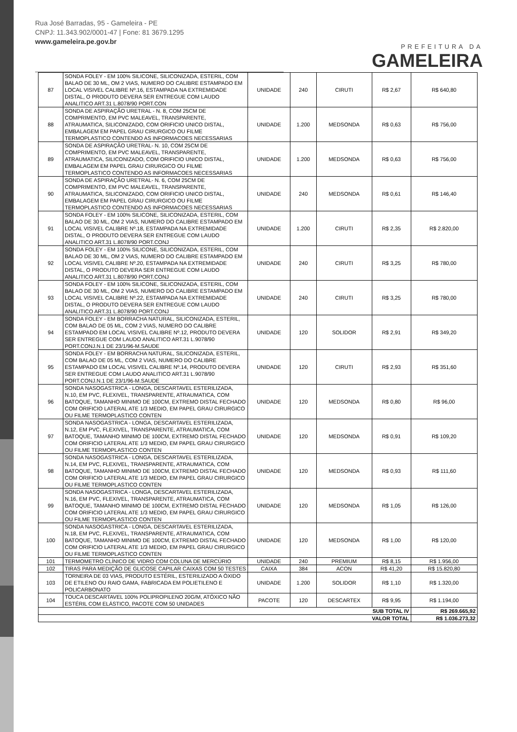Rua José Barradas, 95 - Gameleira - PE
CNPJ: 11.343.902/0001-47 | Fone: 81 3679.1295
www.gameleira.pe.gov.br
PREFEITURA DA
GAMELEIRA
| 87 | SONDA FOLEY - EM 100% SILICONE, SILICONIZADA, ESTERIL, COM BALAO DE 30 ML, OM 2 VIAS, NUMERO DO CALIBRE ESTAMPADO EM LOCAL VISIVEL CALIBRE Nº.16, ESTAMPADA NA EXTREMIDADE DISTAL, O PRODUTO DEVERA SER ENTREGUE COM LAUDO ANALITICO ART.31 L.8078/90 PORT.CON | UNIDADE | 240 | CIRUTI | R$ 2,67 | R$ 640,80 |
| 88 | SONDA DE ASPIRAÇÃO URETRAL - N. 8, COM 25CM DE COMPRIMENTO, EM PVC MALEAVEL, TRANSPARENTE, ATRAUMATICA, SILICONIZADO, COM ORIFICIO UNICO DISTAL, EMBALAGEM EM PAPEL GRAU CIRURGICO OU FILME TERMOPLASTICO CONTENDO AS INFORMACOES NECESSARIAS | UNIDADE | 1.200 | MEDSONDA | R$ 0,63 | R$ 756,00 |
| 89 | SONDA DE ASPIRAÇÃO URETRAL- N. 10, COM 25CM DE COMPRIMENTO, EM PVC MALEAVEL, TRANSPARENTE, ATRAUMATICA, SILICONIZADO, COM ORIFICIO UNICO DISTAL, EMBALAGEM EM PAPEL GRAU CIRURGICO OU FILME TERMOPLASTICO CONTENDO AS INFORMACOES NECESSARIAS | UNIDADE | 1.200 | MEDSONDA | R$ 0,63 | R$ 756,00 |
| 90 | SONDA DE ASPIRAÇÃO URETRAL- N. 6, COM 25CM DE COMPRIMENTO, EM PVC MALEAVEL, TRANSPARENTE, ATRAUMATICA, SILICONIZADO, COM ORIFICIO UNICO DISTAL, EMBALAGEM EM PAPEL GRAU CIRURGICO OU FILME TERMOPLASTICO CONTENDO AS INFORMACOES NECESSARIAS | UNIDADE | 240 | MEDSONDA | R$ 0,61 | R$ 146,40 |
| 91 | SONDA FOLEY - EM 100% SILICONE, SILICONIZADA, ESTERIL, COM BALAO DE 30 ML, OM 2 VIAS, NUMERO DO CALIBRE ESTAMPADO EM LOCAL VISIVEL CALIBRE Nº.18, ESTAMPADA NA EXTREMIDADE DISTAL, O PRODUTO DEVERA SER ENTREGUE COM LAUDO ANALITICO ART.31 L.8078/90 PORT.CONJ | UNIDADE | 1.200 | CIRUTI | R$ 2,35 | R$ 2.820,00 |
| 92 | SONDA FOLEY - EM 100% SILICONE, SILICONIZADA, ESTERIL, COM BALAO DE 30 ML, OM 2 VIAS, NUMERO DO CALIBRE ESTAMPADO EM LOCAL VISIVEL CALIBRE Nº.20, ESTAMPADA NA EXTREMIDADE DISTAL, O PRODUTO DEVERA SER ENTREGUE COM LAUDO ANALITICO ART.31 L.8078/90 PORT.CONJ | UNIDADE | 240 | CIRUTI | R$ 3,25 | R$ 780,00 |
| 93 | SONDA FOLEY - EM 100% SILICONE, SILICONIZADA, ESTERIL, COM BALAO DE 30 ML, OM 2 VIAS, NUMERO DO CALIBRE ESTAMPADO EM LOCAL VISIVEL CALIBRE Nº.22, ESTAMPADA NA EXTREMIDADE DISTAL, O PRODUTO DEVERA SER ENTREGUE COM LAUDO ANALITICO ART.31 L.8078/90 PORT.CONJ | UNIDADE | 240 | CIRUTI | R$ 3,25 | R$ 780,00 |
| 94 | SONDA FOLEY - EM BORRACHA NATURAL, SILICONIZADA, ESTERIL, COM BALAO DE 05 ML, COM 2 VIAS, NUMERO DO CALIBRE ESTAMPADO EM LOCAL VISIVEL CALIBRE Nº.12, PRODUTO DEVERA SER ENTREGUE COM LAUDO ANALITICO ART.31 L.9078/90 PORT.CONJ.N.1 DE 23/1/96-M.SAUDE | UNIDADE | 120 | SOLIDOR | R$ 2,91 | R$ 349,20 |
| 95 | SONDA FOLEY - EM BORRACHA NATURAL, SILICONIZADA, ESTERIL, COM BALAO DE 05 ML, COM 2 VIAS, NUMERO DO CALIBRE ESTAMPADO EM LOCAL VISIVEL CALIBRE Nº.14, PRODUTO DEVERA SER ENTREGUE COM LAUDO ANALITICO ART.31 L.9078/90 PORT.CONJ.N.1 DE 23/1/96-M.SAUDE | UNIDADE | 120 | CIRUTI | R$ 2,93 | R$ 351,60 |
| 96 | SONDA NASOGASTRICA - LONGA, DESCARTAVEL ESTERILIZADA, N.10, EM PVC, FLEXIVEL, TRANSPARENTE, ATRAUMATICA, COM BATOQUE, TAMANHO MINIMO DE 100CM, EXTREMO DISTAL FECHADO COM ORIFICIO LATERAL ATE 1/3 MEDIO, EM PAPEL GRAU CIRURGICO OU FILME TERMOPLASTICO CONTEN | UNIDADE | 120 | MEDSONDA | R$ 0,80 | R$ 96,00 |
| 97 | SONDA NASOGASTRICA - LONGA, DESCARTAVEL ESTERILIZADA, N.12, EM PVC, FLEXIVEL, TRANSPARENTE, ATRAUMATICA, COM BATOQUE, TAMANHO MINIMO DE 100CM, EXTREMO DISTAL FECHADO COM ORIFICIO LATERAL ATE 1/3 MEDIO, EM PAPEL GRAU CIRURGICO OU FILME TERMOPLASTICO CONTEN | UNIDADE | 120 | MEDSONDA | R$ 0,91 | R$ 109,20 |
| 98 | SONDA NASOGASTRICA - LONGA, DESCARTAVEL ESTERILIZADA, N.14, EM PVC, FLEXIVEL, TRANSPARENTE, ATRAUMATICA, COM BATOQUE, TAMANHO MINIMO DE 100CM, EXTREMO DISTAL FECHADO COM ORIFICIO LATERAL ATE 1/3 MEDIO, EM PAPEL GRAU CIRURGICO OU FILME TERMOPLASTICO CONTEN | UNIDADE | 120 | MEDSONDA | R$ 0,93 | R$ 111,60 |
| 99 | SONDA NASOGASTRICA - LONGA, DESCARTAVEL ESTERILIZADA, N.16, EM PVC, FLEXIVEL, TRANSPARENTE, ATRAUMATICA, COM BATOQUE, TAMANHO MINIMO DE 100CM, EXTREMO DISTAL FECHADO COM ORIFICIO LATERAL ATE 1/3 MEDIO, EM PAPEL GRAU CIRURGICO OU FILME TERMOPLASTICO CONTEN | UNIDADE | 120 | MEDSONDA | R$ 1,05 | R$ 126,00 |
| 100 | SONDA NASOGASTRICA - LONGA, DESCARTAVEL ESTERILIZADA, N.18, EM PVC, FLEXIVEL, TRANSPARENTE, ATRAUMATICA, COM BATOQUE, TAMANHO MINIMO DE 100CM, EXTREMO DISTAL FECHADO COM ORIFICIO LATERAL ATE 1/3 MEDIO, EM PAPEL GRAU CIRURGICO OU FILME TERMOPLASTICO CONTEN | UNIDADE | 120 | MEDSONDA | R$ 1,00 | R$ 120,00 |
| 101 | TERMOMETRO CLÍNICO DE VIDRO COM COLUNA DE MERCÚRIO | UNIDADE | 240 | PREMIUM | R$ 8,15 | R$ 1.956,00 |
| 102 | TIRAS PARA MEDIÇÃO DE GLICOSE CAPILAR CAIXAS COM 50 TESTES | CAIXA | 384 | ACON | R$ 41,20 | R$ 15.820,80 |
| 103 | TORNEIRA DE 03 VIAS, PRODUTO ESTÉRIL, ESTERILIZADO A ÓXIDO DE ETILENO OU RAIO GAMA, FABRICADA EM POLIETILENO E POLICARBONATO | UNIDADE | 1.200 | SOLIDOR | R$ 1,10 | R$ 1.320,00 |
| 104 | TOUCA DESCARTAVEL 100% POLIPROPILENO 20G/M, ATÓXICO NÃO ESTÉRIL COM ELÁSTICO, PACOTE COM 50 UNIDADES | PACOTE | 120 | DESCARTEX | R$ 9,95 | R$ 1.194,00 |
| SUB TOTAL IV | | | | | | R$ 269.665,92 |
| VALOR TOTAL | | | | | | R$ 1.036.273,32 |